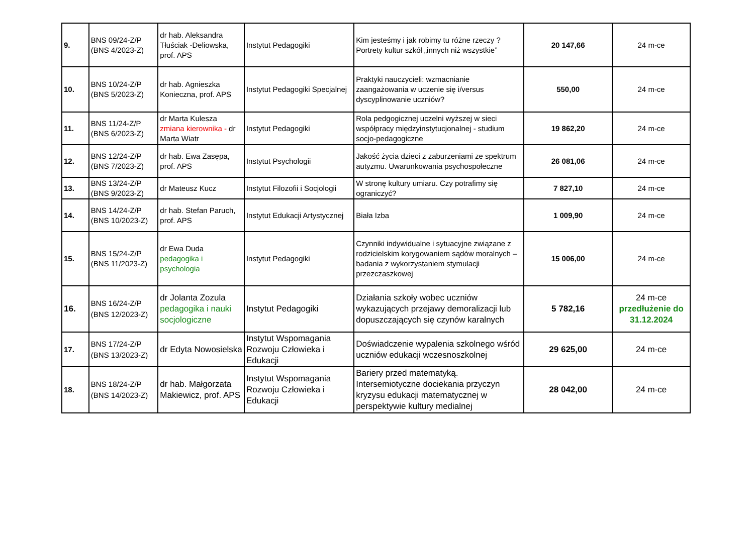| 9. | BNS 09/24-Z/P (BNS 4/2023-Z) | dr hab. Aleksandra Tłuściak -Deliowska, prof. APS | Instytut Pedagogiki | Kim jesteśmy i jak robimy tu różne rzeczy ? Portrety kultur szkół „innych niż wszystkie” | 20 147,66 | 24 m-ce |
| 10. | BNS 10/24-Z/P (BNS 5/2023-Z) | dr hab. Agnieszka Konieczna, prof. APS | Instytut Pedagogiki Specjalnej | Praktyki nauczycieli: wzmacnianie zaangażowania w uczenie się i/versus dyscyplinowanie uczniów? | 550,00 | 24 m-ce |
| 11. | BNS 11/24-Z/P (BNS 6/2023-Z) | dr Marta Kulesza zmiana kierownika - dr Marta Wiatr | Instytut Pedagogiki | Rola pedgogicznej uczelni wyższej w sieci współpracy międzyinstytucjonalnej - studium socjo-pedagogiczne | 19 862,20 | 24 m-ce |
| 12. | BNS 12/24-Z/P (BNS 7/2023-Z) | dr hab. Ewa Zasępa, prof. APS | Instytut Psychologii | Jakość życia dzieci z zaburzeniami ze spektrum autyzmu. Uwarunkowania psychospołeczne | 26 081,06 | 24 m-ce |
| 13. | BNS 13/24-Z/P (BNS 9/2023-Z) | dr Mateusz Kucz | Instytut Filozofii i Socjologii | W stronę kultury umiaru. Czy potrafimy się ograniczyć? | 7 827,10 | 24 m-ce |
| 14. | BNS 14/24-Z/P (BNS 10/2023-Z) | dr hab. Stefan Paruch, prof. APS | Instytut Edukacji Artystycznej | Biała Izba | 1 009,90 | 24 m-ce |
| 15. | BNS 15/24-Z/P (BNS 11/2023-Z) | dr Ewa Duda pedagogika i psychologia | Instytut Pedagogiki | Czynniki indywidualne i sytuacyjne związane z rodzicielskim korygowaniem sądów moralnych – badania z wykorzystaniem stymulacji przezczaszkowej | 15 006,00 | 24 m-ce |
| 16. | BNS 16/24-Z/P (BNS 12/2023-Z) | dr Jolanta Zozula pedagogika i nauki socjologiczne | Instytut Pedagogiki | Działania szkoły wobec uczniów wykazujących przejawy demoralizacji lub dopuszczających się czynów karalnych | 5 782,16 | 24 m-ce przedłużenie do 31.12.2024 |
| 17. | BNS 17/24-Z/P (BNS 13/2023-Z) | dr Edyta Nowosielska | Instytut Wspomagania Rozwoju Człowieka i Edukacji | Doświadczenie wypalenia szkolnego wśród uczniów edukacji wczesnoszkolnej | 29 625,00 | 24 m-ce |
| 18. | BNS 18/24-Z/P (BNS 14/2023-Z) | dr hab. Małgorzata Makiewicz, prof. APS | Instytut Wspomagania Rozwoju Człowieka i Edukacji | Bariery przed matematyką. Intersemiotyczne dociekania przyczyn kryzysu edukacji matematycznej w perspektywie kultury medialnej | 28 042,00 | 24 m-ce |